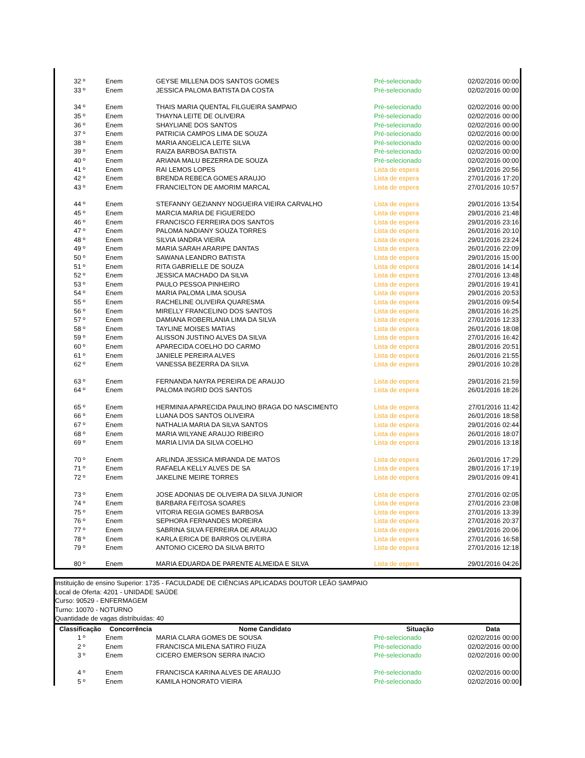| 32 º | Enem | GEYSE MILLENA DOS SANTOS GOMES | Pré-selecionado | 02/02/2016 00:00 |
| 33 º | Enem | JESSICA PALOMA BATISTA DA COSTA | Pré-selecionado | 02/02/2016 00:00 |
| 34 º | Enem | THAIS MARIA QUENTAL FILGUEIRA SAMPAIO | Pré-selecionado | 02/02/2016 00:00 |
| 35 º | Enem | THAYNA LEITE DE OLIVEIRA | Pré-selecionado | 02/02/2016 00:00 |
| 36 º | Enem | SHAYLIANE DOS SANTOS | Pré-selecionado | 02/02/2016 00:00 |
| 37 º | Enem | PATRICIA CAMPOS LIMA DE SOUZA | Pré-selecionado | 02/02/2016 00:00 |
| 38 º | Enem | MARIA ANGELICA LEITE SILVA | Pré-selecionado | 02/02/2016 00:00 |
| 39 º | Enem | RAIZA BARBOSA BATISTA | Pré-selecionado | 02/02/2016 00:00 |
| 40 º | Enem | ARIANA MALU BEZERRA DE SOUZA | Pré-selecionado | 02/02/2016 00:00 |
| 41 º | Enem | RAI LEMOS LOPES | Lista de espera | 29/01/2016 20:56 |
| 42 º | Enem | BRENDA REBECA GOMES ARAUJO | Lista de espera | 27/01/2016 17:20 |
| 43 º | Enem | FRANCIELTON DE AMORIM MARCAL | Lista de espera | 27/01/2016 10:57 |
| 44 º | Enem | STEFANNY GEZIANNY NOGUEIRA VIEIRA CARVALHO | Lista de espera | 29/01/2016 13:54 |
| 45 º | Enem | MARCIA MARIA DE FIGUEREDO | Lista de espera | 29/01/2016 21:48 |
| 46 º | Enem | FRANCISCO FERREIRA DOS SANTOS | Lista de espera | 29/01/2016 23:16 |
| 47 º | Enem | PALOMA NADIANY SOUZA TORRES | Lista de espera | 26/01/2016 20:10 |
| 48 º | Enem | SILVIA IANDRA VIEIRA | Lista de espera | 29/01/2016 23:24 |
| 49 º | Enem | MARIA SARAH ARARIPE DANTAS | Lista de espera | 26/01/2016 22:09 |
| 50 º | Enem | SAWANA LEANDRO BATISTA | Lista de espera | 29/01/2016 15:00 |
| 51 º | Enem | RITA GABRIELLE DE SOUZA | Lista de espera | 28/01/2016 14:14 |
| 52 º | Enem | JESSICA MACHADO DA SILVA | Lista de espera | 27/01/2016 13:48 |
| 53 º | Enem | PAULO PESSOA PINHEIRO | Lista de espera | 29/01/2016 19:41 |
| 54 º | Enem | MARIA PALOMA LIMA SOUSA | Lista de espera | 29/01/2016 20:53 |
| 55 º | Enem | RACHELINE OLIVEIRA QUARESMA | Lista de espera | 29/01/2016 09:54 |
| 56 º | Enem | MIRELLY FRANCELINO DOS SANTOS | Lista de espera | 28/01/2016 16:25 |
| 57 º | Enem | DAMIANA ROBERLANIA LIMA DA SILVA | Lista de espera | 27/01/2016 12:33 |
| 58 º | Enem | TAYLINE MOISES MATIAS | Lista de espera | 26/01/2016 18:08 |
| 59 º | Enem | ALISSON JUSTINO ALVES DA SILVA | Lista de espera | 27/01/2016 16:42 |
| 60 º | Enem | APARECIDA COELHO DO CARMO | Lista de espera | 28/01/2016 20:51 |
| 61 º | Enem | JANIELE PEREIRA ALVES | Lista de espera | 26/01/2016 21:55 |
| 62 º | Enem | VANESSA BEZERRA DA SILVA | Lista de espera | 29/01/2016 10:28 |
| 63 º | Enem | FERNANDA NAYRA PEREIRA DE ARAUJO | Lista de espera | 29/01/2016 21:59 |
| 64 º | Enem | PALOMA INGRID DOS SANTOS | Lista de espera | 26/01/2016 18:26 |
| 65 º | Enem | HERMINIA APARECIDA PAULINO BRAGA DO NASCIMENTO | Lista de espera | 27/01/2016 11:42 |
| 66 º | Enem | LUANA DOS SANTOS OLIVEIRA | Lista de espera | 26/01/2016 18:58 |
| 67 º | Enem | NATHALIA MARIA DA SILVA SANTOS | Lista de espera | 29/01/2016 02:44 |
| 68 º | Enem | MARIA WILYANE ARAUJO RIBEIRO | Lista de espera | 26/01/2016 18:07 |
| 69 º | Enem | MARIA LIVIA DA SILVA COELHO | Lista de espera | 29/01/2016 13:18 |
| 70 º | Enem | ARLINDA JESSICA MIRANDA DE MATOS | Lista de espera | 26/01/2016 17:29 |
| 71 º | Enem | RAFAELA KELLY ALVES DE SA | Lista de espera | 28/01/2016 17:19 |
| 72 º | Enem | JAKELINE MEIRE TORRES | Lista de espera | 29/01/2016 09:41 |
| 73 º | Enem | JOSE ADONIAS DE OLIVEIRA DA SILVA JUNIOR | Lista de espera | 27/01/2016 02:05 |
| 74 º | Enem | BARBARA FEITOSA SOARES | Lista de espera | 27/01/2016 23:08 |
| 75 º | Enem | VITORIA REGIA GOMES BARBOSA | Lista de espera | 27/01/2016 13:39 |
| 76 º | Enem | SEPHORA FERNANDES MOREIRA | Lista de espera | 27/01/2016 20:37 |
| 77 º | Enem | SABRINA SILVA FERREIRA DE ARAUJO | Lista de espera | 29/01/2016 20:06 |
| 78 º | Enem | KARLA ERICA DE BARROS OLIVEIRA | Lista de espera | 27/01/2016 16:58 |
| 79 º | Enem | ANTONIO CICERO DA SILVA BRITO | Lista de espera | 27/01/2016 12:18 |
| 80 º | Enem | MARIA EDUARDA DE PARENTE ALMEIDA E SILVA | Lista de espera | 29/01/2016 04:26 |
Instituição de ensino Superior: 1735 - FACULDADE DE CIÊNCIAS APLICADAS DOUTOR LEÃO SAMPAIO
Local de Oferta: 4201 - UNIDADE SAÚDE
Curso: 90529 - ENFERMAGEM
Turno: 10070 - NOTURNO
Quantidade de vagas distribuídas: 40
| Classificação | Concorrência | Nome Candidato | Situação | Data |
| --- | --- | --- | --- | --- |
| 1 º | Enem | MARIA CLARA GOMES DE SOUSA | Pré-selecionado | 02/02/2016 00:00 |
| 2 º | Enem | FRANCISCA MILENA SATIRO FIUZA | Pré-selecionado | 02/02/2016 00:00 |
| 3 º | Enem | CICERO EMERSON SERRA INACIO | Pré-selecionado | 02/02/2016 00:00 |
| 4 º | Enem | FRANCISCA KARINA ALVES DE ARAUJO | Pré-selecionado | 02/02/2016 00:00 |
| 5 º | Enem | KAMILA HONORATO VIEIRA | Pré-selecionado | 02/02/2016 00:00 |